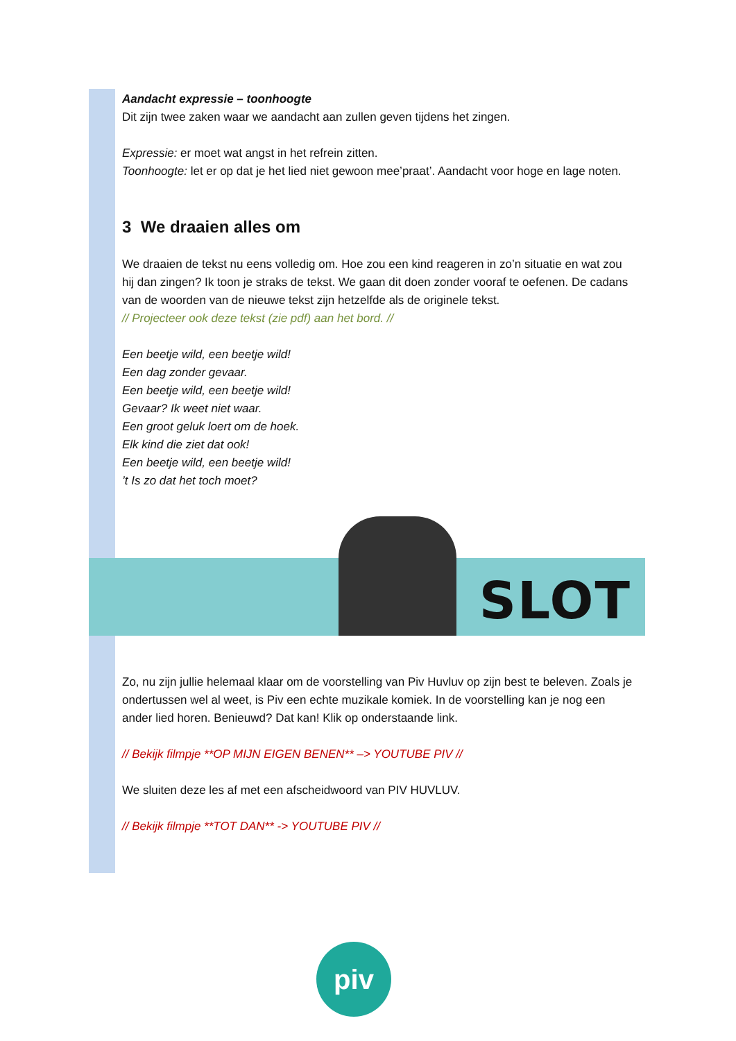Aandacht expressie – toonhoogte
Dit zijn twee zaken waar we aandacht aan zullen geven tijdens het zingen.
Expressie: er moet wat angst in het refrein zitten.
Toonhoogte: let er op dat je het lied niet gewoon mee’praat’. Aandacht voor hoge en lage noten.
3 We draaien alles om
We draaien de tekst nu eens volledig om. Hoe zou een kind reageren in zo’n situatie en wat zou hij dan zingen? Ik toon je straks de tekst. We gaan dit doen zonder vooraf te oefenen. De cadans van de woorden van de nieuwe tekst zijn hetzelfde als de originele tekst.
// Projecteer ook deze tekst (zie pdf) aan het bord. //
Een beetje wild, een beetje wild!
Een dag zonder gevaar.
Een beetje wild, een beetje wild!
Gevaar? Ik weet niet waar.
Een groot geluk loert om de hoek.
Elk kind die ziet dat ook!
Een beetje wild, een beetje wild!
’t Is zo dat het toch moet?
SLOT
Zo, nu zijn jullie helemaal klaar om de voorstelling van Piv Huvluv op zijn best te beleven. Zoals je ondertussen wel al weet, is Piv een echte muzikale komiek. In de voorstelling kan je nog een ander lied horen. Benieuwd? Dat kan! Klik op onderstaande link.
// Bekijk filmpje **OP MIJN EIGEN BENEN** –> YOUTUBE PIV //
We sluiten deze les af met een afscheidwoord van PIV HUVLUV.
// Bekijk filmpje **TOT DAN** -> YOUTUBE PIV //
piv